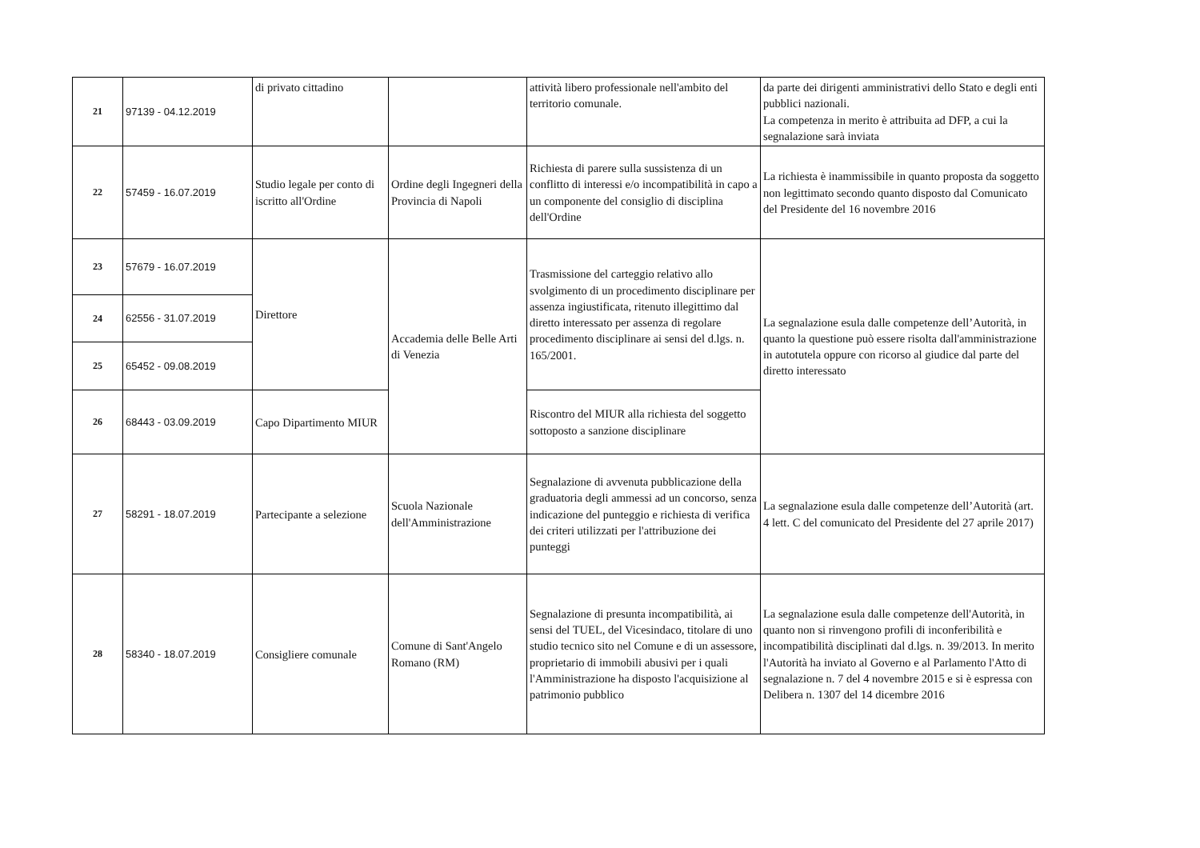| 21 | 97139 - 04.12.2019 | di privato cittadino | | attività libero professionale nell'ambito del territorio comunale. | da parte dei dirigenti amministrativi dello Stato e degli enti pubblici nazionali. La competenza in merito è attribuita ad DFP, a cui la segnalazione sarà inviata |
| 22 | 57459 - 16.07.2019 | Studio legale per conto di iscritto all'Ordine | Ordine degli Ingegneri della Provincia di Napoli | Richiesta di parere sulla sussistenza di un conflitto di interessi e/o incompatibilità in capo a un componente del consiglio di disciplina dell'Ordine | La richiesta è inammissibile in quanto proposta da soggetto non legittimato secondo quanto disposto dal Comunicato del Presidente del 16 novembre 2016 |
| 23 | 57679 - 16.07.2019 | Direttore | Accademia delle Belle Arti di Venezia | Trasmissione del carteggio relativo allo svolgimento di un procedimento disciplinare per assenza ingiustificata, ritenuto illegittimo dal diretto interessato per assenza di regolare procedimento disciplinare ai sensi del d.lgs. n. 165/2001. | La segnalazione esula dalle competenze dell’Autorità, in quanto la questione può essere risolta dall'amministrazione in autotutela oppure con ricorso al giudice dal parte del diretto interessato |
| 24 | 62556 - 31.07.2019 | | | | |
| 25 | 65452 - 09.08.2019 | | | | |
| 26 | 68443 - 03.09.2019 | Capo Dipartimento MIUR | | Riscontro del MIUR alla richiesta del soggetto sottoposto a sanzione disciplinare | |
| 27 | 58291 - 18.07.2019 | Partecipante a selezione | Scuola Nazionale dell'Amministrazione | Segnalazione di avvenuta pubblicazione della graduatoria degli ammessi ad un concorso, senza indicazione del punteggio e richiesta di verifica dei criteri utilizzati per l'attribuzione dei punteggi | La segnalazione esula dalle competenze dell’Autorità (art. 4 lett. C del comunicato del Presidente del 27 aprile 2017) |
| 28 | 58340 - 18.07.2019 | Consigliere comunale | Comune di Sant'Angelo Romano (RM) | Segnalazione di presunta incompatibilità, ai sensi del TUEL, del Vicesindaco, titolare di uno studio tecnico sito nel Comune e di un assessore, proprietario di immobili abusivi per i quali l'Amministrazione ha disposto l'acquisizione al patrimonio pubblico | La segnalazione esula dalle competenze dell'Autorità, in quanto non si rinvengono profili di inconferibilità e incompatibilità disciplinati dal d.lgs. n. 39/2013. In merito l'Autorità ha inviato al Governo e al Parlamento l'Atto di segnalazione n. 7 del 4 novembre 2015 e si è espressa con Delibera n. 1307 del 14 dicembre 2016 |